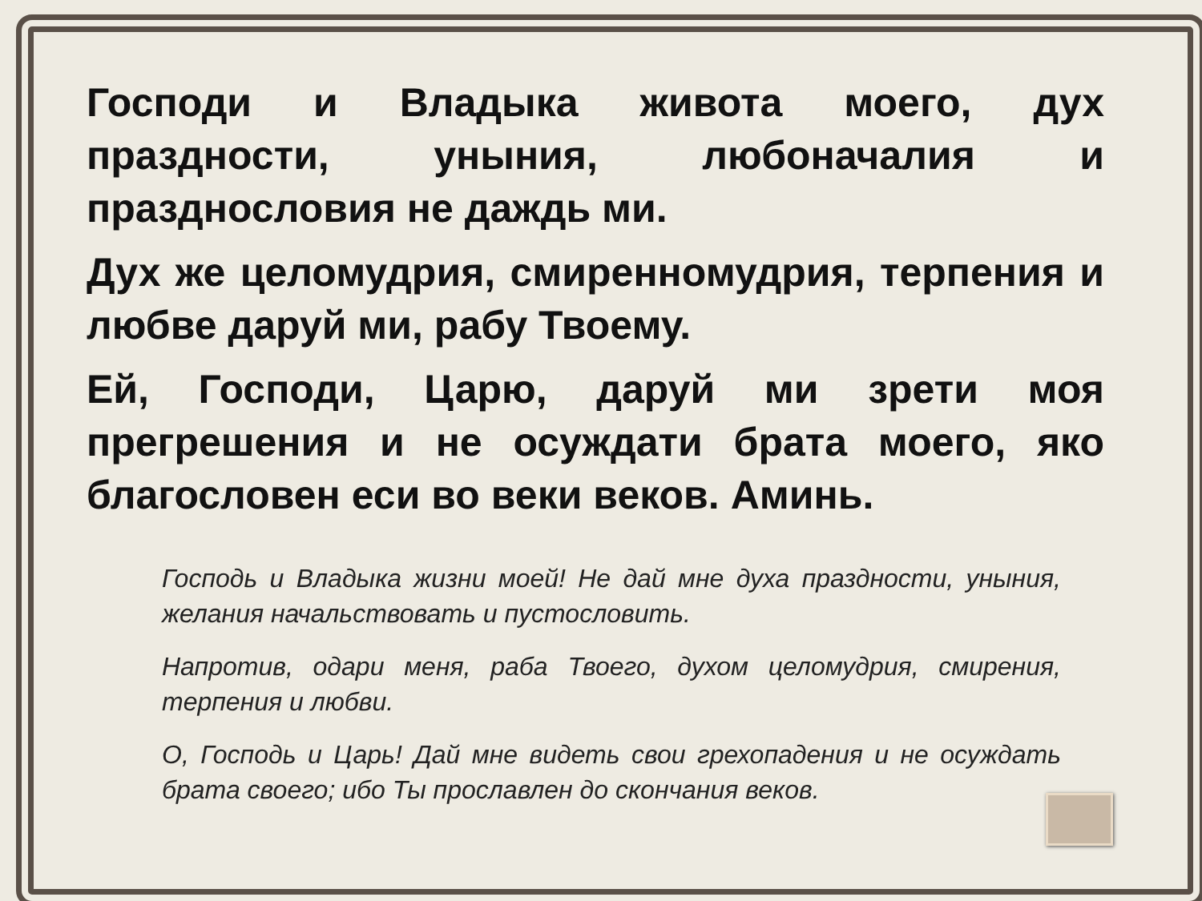Господи и Владыка живота моего, дух праздности, уныния, любоначалия и празднословия не даждь ми.
Дух же целомудрия, смиренномудрия, терпения и любве даруй ми, рабу Твоему.
Ей, Господи, Царю, даруй ми зрети моя прегрешения и не осуждати брата моего, яко благословен еси во веки веков. Аминь.
Господь и Владыка жизни моей! Не дай мне духа праздности, уныния, желания начальствовать и пустословить.
Напротив, одари меня, раба Твоего, духом целомудрия, смирения, терпения и любви.
О, Господь и Царь! Дай мне видеть свои грехопадения и не осуждать брата своего; ибо Ты прославлен до скончания веков.